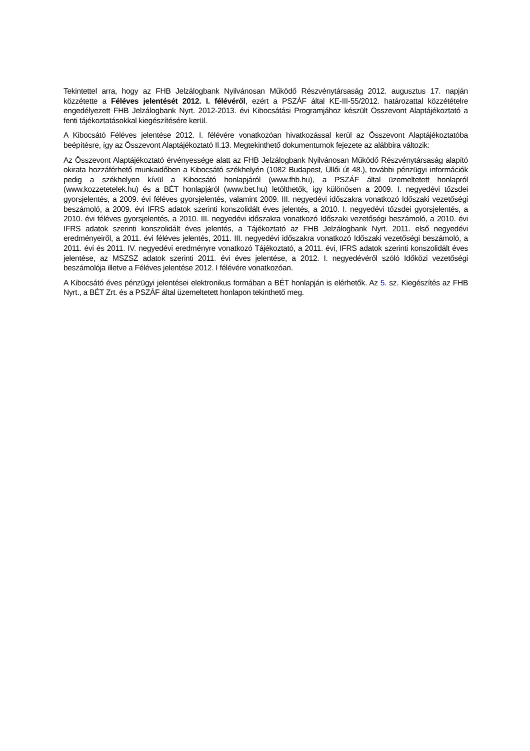Tekintettel arra, hogy az FHB Jelzálogbank Nyilvánosan Működő Részvénytársaság 2012. augusztus 17. napján közzétette a Féléves jelentését 2012. I. félévéről, ezért a PSZÁF által KE-III-55/2012. határozattal közzétételre engedélyezett FHB Jelzálogbank Nyrt. 2012-2013. évi Kibocsátási Programjához készült Összevont Alaptájékoztató a fenti tájékoztatásokkal kiegészítésére kerül.
A Kibocsátó Féléves jelentése 2012. I. félévére vonatkozóan hivatkozással kerül az Összevont Alaptájékoztatóba beépítésre, így az Összevont Alaptájékoztató II.13. Megtekinthető dokumentumok fejezete az alábbira változik:
Az Összevont Alaptájékoztató érvényessége alatt az FHB Jelzálogbank Nyilvánosan Működő Részvénytársaság alapító okirata hozzáférhető munkaidőben a Kibocsátó székhelyén (1082 Budapest, Üllői út 48.), további pénzügyi információk pedig a székhelyen kívül a Kibocsátó honlapjáról (www.fhb.hu), a PSZÁF által üzemeltetett honlapról (www.kozzetetelek.hu) és a BÉT honlapjáról (www.bet.hu) letölthetők, így különösen a 2009. I. negyedévi tőzsdei gyorsjelentés, a 2009. évi féléves gyorsjelentés, valamint 2009. III. negyedévi időszakra vonatkozó Időszaki vezetőségi beszámoló, a 2009. évi IFRS adatok szerinti konszolidált éves jelentés, a 2010. I. negyedévi tőzsdei gyorsjelentés, a 2010. évi féléves gyorsjelentés, a 2010. III. negyedévi időszakra vonatkozó Időszaki vezetőségi beszámoló, a 2010. évi IFRS adatok szerinti konszolidált éves jelentés, a Tájékoztató az FHB Jelzálogbank Nyrt. 2011. első negyedévi eredményeiről, a 2011. évi féléves jelentés, 2011. III. negyedévi időszakra vonatkozó Időszaki vezetőségi beszámoló, a 2011. évi és 2011. IV. negyedévi eredményre vonatkozó Tájékoztató, a 2011. évi, IFRS adatok szerinti konszolidált éves jelentése, az MSZSZ adatok szerinti 2011. évi éves jelentése, a 2012. I. negyedévéről szóló Időközi vezetőségi beszámolója illetve a Féléves jelentése 2012. I félévére vonatkozóan.
A Kibocsátó éves pénzügyi jelentései elektronikus formában a BÉT honlapján is elérhetők. Az 5. sz. Kiegészítés az FHB Nyrt., a BÉT Zrt. és a PSZÁF által üzemeltetett honlapon tekinthető meg.